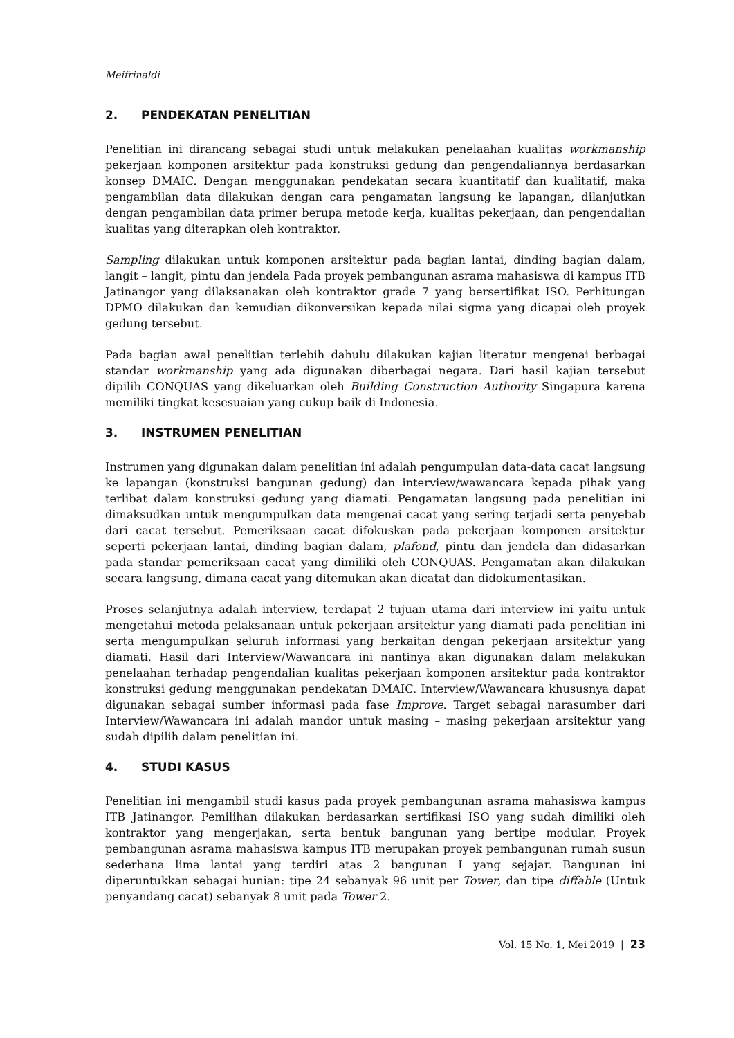Meifrinaldi
2. PENDEKATAN PENELITIAN
Penelitian ini dirancang sebagai studi untuk melakukan penelaahan kualitas workmanship pekerjaan komponen arsitektur pada konstruksi gedung dan pengendaliannya berdasarkan konsep DMAIC. Dengan menggunakan pendekatan secara kuantitatif dan kualitatif, maka pengambilan data dilakukan dengan cara pengamatan langsung ke lapangan, dilanjutkan dengan pengambilan data primer berupa metode kerja, kualitas pekerjaan, dan pengendalian kualitas yang diterapkan oleh kontraktor.
Sampling dilakukan untuk komponen arsitektur pada bagian lantai, dinding bagian dalam, langit – langit, pintu dan jendela Pada proyek pembangunan asrama mahasiswa di kampus ITB Jatinangor yang dilaksanakan oleh kontraktor grade 7 yang bersertifikat ISO. Perhitungan DPMO dilakukan dan kemudian dikonversikan kepada nilai sigma yang dicapai oleh proyek gedung tersebut.
Pada bagian awal penelitian terlebih dahulu dilakukan kajian literatur mengenai berbagai standar workmanship yang ada digunakan diberbagai negara. Dari hasil kajian tersebut dipilih CONQUAS yang dikeluarkan oleh Building Construction Authority Singapura karena memiliki tingkat kesesuaian yang cukup baik di Indonesia.
3. INSTRUMEN PENELITIAN
Instrumen yang digunakan dalam penelitian ini adalah pengumpulan data-data cacat langsung ke lapangan (konstruksi bangunan gedung) dan interview/wawancara kepada pihak yang terlibat dalam konstruksi gedung yang diamati. Pengamatan langsung pada penelitian ini dimaksudkan untuk mengumpulkan data mengenai cacat yang sering terjadi serta penyebab dari cacat tersebut. Pemeriksaan cacat difokuskan pada pekerjaan komponen arsitektur seperti pekerjaan lantai, dinding bagian dalam, plafond, pintu dan jendela dan didasarkan pada standar pemeriksaan cacat yang dimiliki oleh CONQUAS. Pengamatan akan dilakukan secara langsung, dimana cacat yang ditemukan akan dicatat dan didokumentasikan.
Proses selanjutnya adalah interview, terdapat 2 tujuan utama dari interview ini yaitu untuk mengetahui metoda pelaksanaan untuk pekerjaan arsitektur yang diamati pada penelitian ini serta mengumpulkan seluruh informasi yang berkaitan dengan pekerjaan arsitektur yang diamati. Hasil dari Interview/Wawancara ini nantinya akan digunakan dalam melakukan penelaahan terhadap pengendalian kualitas pekerjaan komponen arsitektur pada kontraktor konstruksi gedung menggunakan pendekatan DMAIC. Interview/Wawancara khususnya dapat digunakan sebagai sumber informasi pada fase Improve. Target sebagai narasumber dari Interview/Wawancara ini adalah mandor untuk masing – masing pekerjaan arsitektur yang sudah dipilih dalam penelitian ini.
4. STUDI KASUS
Penelitian ini mengambil studi kasus pada proyek pembangunan asrama mahasiswa kampus ITB Jatinangor. Pemilihan dilakukan berdasarkan sertifikasi ISO yang sudah dimiliki oleh kontraktor yang mengerjakan, serta bentuk bangunan yang bertipe modular. Proyek pembangunan asrama mahasiswa kampus ITB merupakan proyek pembangunan rumah susun sederhana lima lantai yang terdiri atas 2 bangunan I yang sejajar. Bangunan ini diperuntukkan sebagai hunian: tipe 24 sebanyak 96 unit per Tower, dan tipe diffable (Untuk penyandang cacat) sebanyak 8 unit pada Tower 2.
Vol. 15 No. 1, Mei 2019 | 23